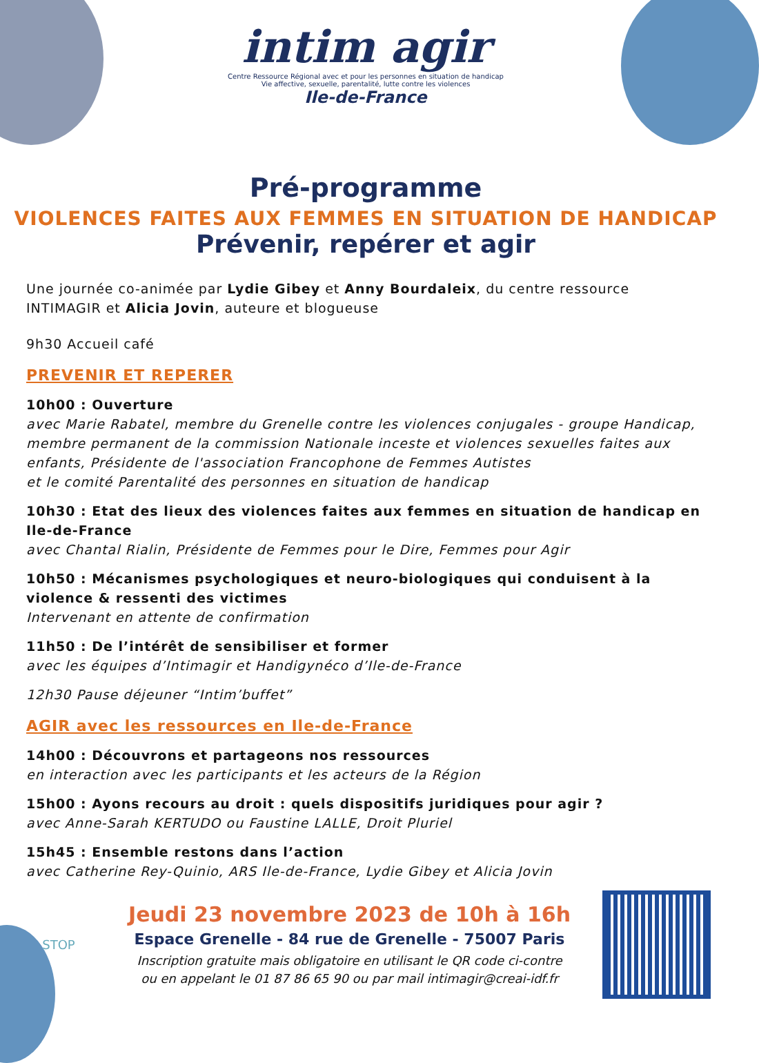intim agir
Centre Ressource Régional avec et pour les personnes en situation de handicap
Vie affective, sexuelle, parentalité, lutte contre les violences
Ile-de-France
Pré-programme
VIOLENCES FAITES AUX FEMMES EN SITUATION DE HANDICAP
Prévenir, repérer et agir
Une journée co-animée par Lydie Gibey et Anny Bourdaleix, du centre ressource INTIMAGIR et Alicia Jovin, auteure et blogueuse
9h30 Accueil café
PREVENIR ET REPERER
10h00 : Ouverture
avec Marie Rabatel, membre du Grenelle contre les violences conjugales - groupe Handicap, membre permanent de la commission Nationale inceste et violences sexuelles faites aux enfants, Présidente de l'association Francophone de Femmes Autistes
et le comité Parentalité des personnes en situation de handicap
10h30 : Etat des lieux des violences faites aux femmes en situation de handicap en Ile-de-France
avec Chantal Rialin, Présidente de Femmes pour le Dire, Femmes pour Agir
10h50 : Mécanismes psychologiques et neuro-biologiques qui conduisent à la violence & ressenti des victimes
Intervenant en attente de confirmation
11h50 : De l’intérêt de sensibiliser et former
avec les équipes d’Intimagir et Handigynéco d’Ile-de-France
12h30 Pause déjeuner “Intim’buffet”
AGIR avec les ressources en Ile-de-France
14h00 : Découvrons et partageons nos ressources
en interaction avec les participants et les acteurs de la Région
15h00 : Ayons recours au droit : quels dispositifs juridiques pour agir ?
avec Anne-Sarah KERTUDO ou Faustine LALLE, Droit Pluriel
15h45 : Ensemble restons dans l’action
avec Catherine Rey-Quinio, ARS Ile-de-France, Lydie Gibey et Alicia Jovin
STOP
Jeudi 23 novembre 2023 de 10h à 16h
Espace Grenelle - 84 rue de Grenelle - 75007 Paris
Inscription gratuite mais obligatoire en utilisant le QR code ci-contre
ou en appelant le 01 87 86 65 90 ou par mail intimagir@creai-idf.fr